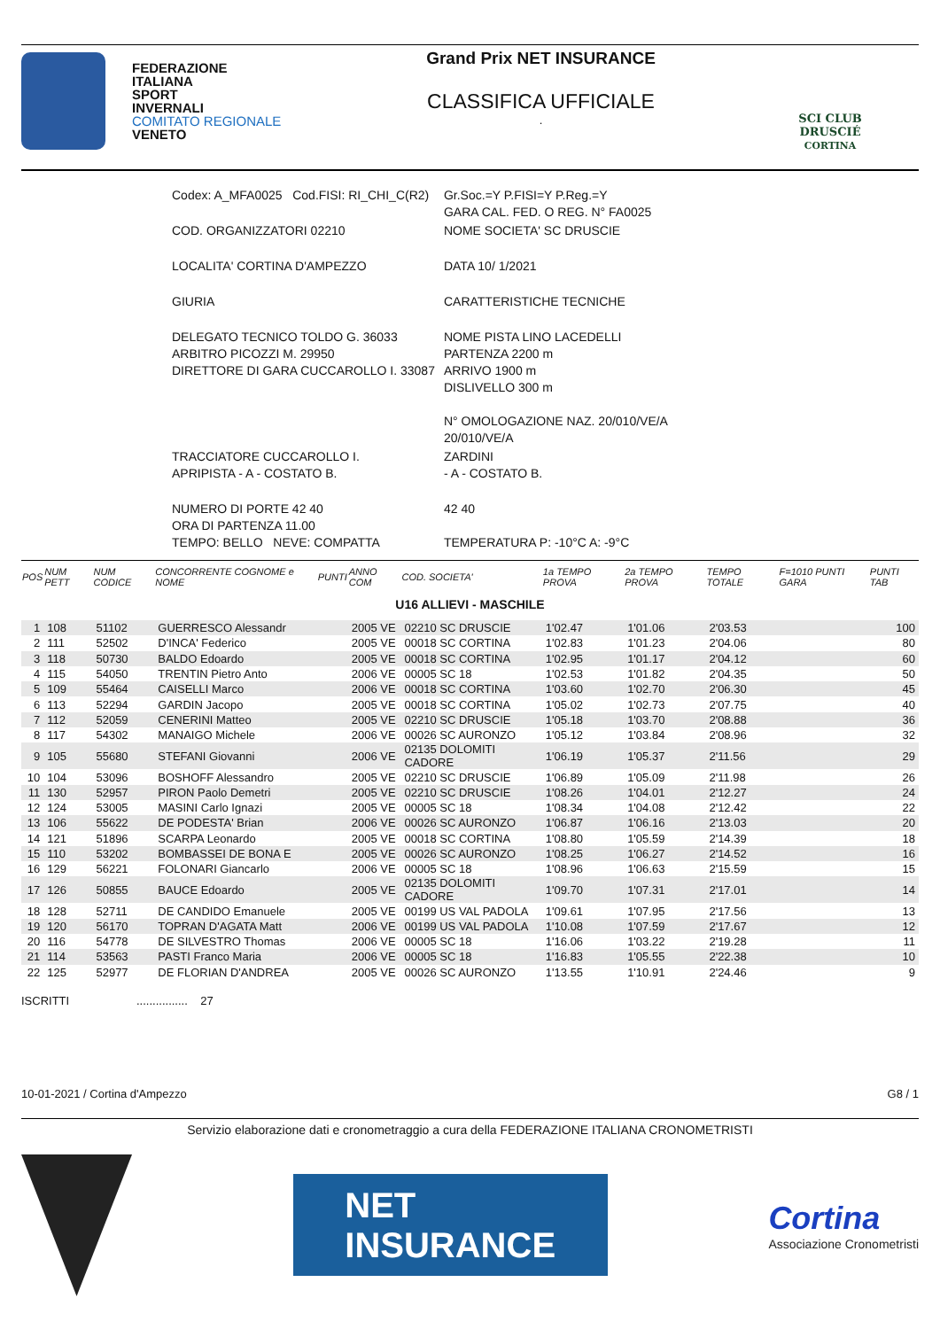FEDERAZIONE
ITALIANA
SPORT
INVERNALI
COMITATO REGIONALE
VENETO
Grand Prix NET INSURANCE
CLASSIFICA UFFICIALE
.
SCI CLUB
DRUSCIÉ
CORTINA
| Codex: A_MFA0025 Cod.FISI: RI_CHI_C(R2) | Gr.Soc.=Y P.FISI=Y P.Reg.=Y GARA CAL. FED. O REG. N° FA0025 |
| COD. ORGANIZZATORI 02210 | NOME SOCIETA' SC DRUSCIE |
| LOCALITA' CORTINA D'AMPEZZO | DATA 10/ 1/2021 |
| GIURIA | CARATTERISTICHE TECNICHE |
| DELEGATO TECNICO TOLDO G. 36033 ARBITRO PICOZZI M. 29950 DIRETTORE DI GARA CUCCAROLLO I. 33087 | NOME PISTA LINO LACEDELLI PARTENZA 2200 m ARRIVO 1900 m DISLIVELLO 300 m N° OMOLOGAZIONE NAZ. 20/010/VE/A 20/010/VE/A |
| TRACCIATORE CUCCAROLLO I. APRIPISTA - A - COSTATO B. | ZARDINI - A - COSTATO B. |
| NUMERO DI PORTE 42 40 ORA DI PARTENZA 11.00 TEMPO: BELLO NEVE: COMPATTA | 42 40 TEMPERATURA P: -10°C A: -9°C |
| POS | NUM PETT | NUM CODICE | CONCORRENTE COGNOME e NOME | PUNTI | ANNO COM | COD. SOCIETA' | 1a TEMPO PROVA | 2a TEMPO PROVA | TEMPO TOTALE | F=1010 PUNTI GARA | PUNTI TAB |
| --- | --- | --- | --- | --- | --- | --- | --- | --- | --- | --- | --- |
| U16 ALLIEVI - MASCHILE | | | | | | | | | | | |
| 1 | 108 | 51102 | GUERRESCO Alessandr | | 2005 VE | 02210 SC DRUSCIE | 1'02.47 | 1'01.06 | 2'03.53 | | 100 |
| 2 | 111 | 52502 | D'INCA' Federico | | 2005 VE | 00018 SC CORTINA | 1'02.83 | 1'01.23 | 2'04.06 | | 80 |
| 3 | 118 | 50730 | BALDO Edoardo | | 2005 VE | 00018 SC CORTINA | 1'02.95 | 1'01.17 | 2'04.12 | | 60 |
| 4 | 115 | 54050 | TRENTIN Pietro Anto | | 2006 VE | 00005 SC 18 | 1'02.53 | 1'01.82 | 2'04.35 | | 50 |
| 5 | 109 | 55464 | CAISELLI Marco | | 2006 VE | 00018 SC CORTINA | 1'03.60 | 1'02.70 | 2'06.30 | | 45 |
| 6 | 113 | 52294 | GARDIN Jacopo | | 2005 VE | 00018 SC CORTINA | 1'05.02 | 1'02.73 | 2'07.75 | | 40 |
| 7 | 112 | 52059 | CENERINI Matteo | | 2005 VE | 02210 SC DRUSCIE | 1'05.18 | 1'03.70 | 2'08.88 | | 36 |
| 8 | 117 | 54302 | MANAIGO Michele | | 2006 VE | 00026 SC AURONZO | 1'05.12 | 1'03.84 | 2'08.96 | | 32 |
| 9 | 105 | 55680 | STEFANI Giovanni | | 2006 VE | 02135 DOLOMITI CADORE | 1'06.19 | 1'05.37 | 2'11.56 | | 29 |
| 10 | 104 | 53096 | BOSHOFF Alessandro | | 2005 VE | 02210 SC DRUSCIE | 1'06.89 | 1'05.09 | 2'11.98 | | 26 |
| 11 | 130 | 52957 | PIRON Paolo Demetri | | 2005 VE | 02210 SC DRUSCIE | 1'08.26 | 1'04.01 | 2'12.27 | | 24 |
| 12 | 124 | 53005 | MASINI Carlo Ignazi | | 2005 VE | 00005 SC 18 | 1'08.34 | 1'04.08 | 2'12.42 | | 22 |
| 13 | 106 | 55622 | DE PODESTA' Brian | | 2006 VE | 00026 SC AURONZO | 1'06.87 | 1'06.16 | 2'13.03 | | 20 |
| 14 | 121 | 51896 | SCARPA Leonardo | | 2005 VE | 00018 SC CORTINA | 1'08.80 | 1'05.59 | 2'14.39 | | 18 |
| 15 | 110 | 53202 | BOMBASSEI DE BONA E | | 2005 VE | 00026 SC AURONZO | 1'08.25 | 1'06.27 | 2'14.52 | | 16 |
| 16 | 129 | 56221 | FOLONARI Giancarlo | | 2006 VE | 00005 SC 18 | 1'08.96 | 1'06.63 | 2'15.59 | | 15 |
| 17 | 126 | 50855 | BAUCE Edoardo | | 2005 VE | 02135 DOLOMITI CADORE | 1'09.70 | 1'07.31 | 2'17.01 | | 14 |
| 18 | 128 | 52711 | DE CANDIDO Emanuele | | 2005 VE | 00199 US VAL PADOLA | 1'09.61 | 1'07.95 | 2'17.56 | | 13 |
| 19 | 120 | 56170 | TOPRAN D'AGATA Matt | | 2006 VE | 00199 US VAL PADOLA | 1'10.08 | 1'07.59 | 2'17.67 | | 12 |
| 20 | 116 | 54778 | DE SILVESTRO Thomas | | 2006 VE | 00005 SC 18 | 1'16.06 | 1'03.22 | 2'19.28 | | 11 |
| 21 | 114 | 53563 | PASTI Franco Maria | | 2006 VE | 00005 SC 18 | 1'16.83 | 1'05.55 | 2'22.38 | | 10 |
| 22 | 125 | 52977 | DE FLORIAN D'ANDREA | | 2005 VE | 00026 SC AURONZO | 1'13.55 | 1'10.91 | 2'24.46 | | 9 |
ISCRITTI ................ 27
10-01-2021 / Cortina d'Ampezzo G8 / 1
Servizio elaborazione dati e cronometraggio a cura della FEDERAZIONE ITALIANA CRONOMETRISTI
NET
INSURANCE
Cortina
Associazione Cronometristi